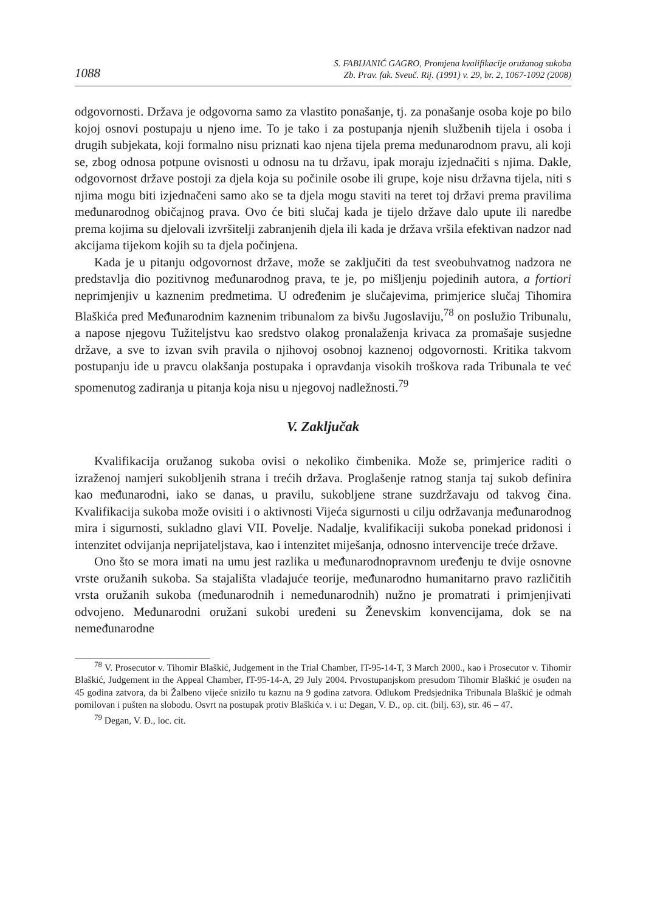1088 S. FABIJANIĆ GAGRO, Promjena kvalifikacije oružanog sukoba
Zb. Prav. fak. Sveuč. Rij. (1991) v. 29, br. 2, 1067-1092 (2008)
odgovornosti. Država je odgovorna samo za vlastito ponašanje, tj. za ponašanje osoba koje po bilo kojoj osnovi postupaju u njeno ime. To je tako i za postupanja njenih službenih tijela i osoba i drugih subjekata, koji formalno nisu priznati kao njena tijela prema međunarodnom pravu, ali koji se, zbog odnosa potpune ovisnosti u odnosu na tu državu, ipak moraju izjednačiti s njima. Dakle, odgovornost države postoji za djela koja su počinile osobe ili grupe, koje nisu državna tijela, niti s njima mogu biti izjednačeni samo ako se ta djela mogu staviti na teret toj državi prema pravilima međunarodnog običajnog prava. Ovo će biti slučaj kada je tijelo države dalo upute ili naredbe prema kojima su djelovali izvršitelji zabranjenih djela ili kada je država vršila efektivan nadzor nad akcijama tijekom kojih su ta djela počinjena.
Kada je u pitanju odgovornost države, može se zaključiti da test sveobuhvatnog nadzora ne predstavlja dio pozitivnog međunarodnog prava, te je, po mišljenju pojedinih autora, a fortiori neprimjenjiv u kaznenim predmetima. U određenim je slučajevima, primjerice slučaj Tihomira Blaškića pred Međunarodnim kaznenim tribunalom za bivšu Jugoslaviju,<sup>78</sup> on poslužio Tribunalu, a napose njegovu Tužiteljstvu kao sredstvo olakog pronalaženja krivaca za promašaje susjedne države, a sve to izvan svih pravila o njihovoj osobnoj kaznenoj odgovornosti. Kritika takvom postupanju ide u pravcu olakšanja postupaka i opravdanja visokih troškova rada Tribunala te već spomenutog zadiranja u pitanja koja nisu u njegovoj nadležnosti.<sup>79</sup>
V. Zaključak
Kvalifikacija oružanog sukoba ovisi o nekoliko čimbenika. Može se, primjerice raditi o izraženoj namjeri sukobljenih strana i trećih država. Proglašenje ratnog stanja taj sukob definira kao međunarodni, iako se danas, u pravilu, sukobljene strane suzdržavaju od takvog čina. Kvalifikacija sukoba može ovisiti i o aktivnosti Vijeća sigurnosti u cilju održavanja međunarodnog mira i sigurnosti, sukladno glavi VII. Povelje. Nadalje, kvalifikaciji sukoba ponekad pridonosi i intenzitet odvijanja neprijateljstava, kao i intenzitet miješanja, odnosno intervencije treće države.
Ono što se mora imati na umu jest razlika u međunarodnopravnom uređenju te dvije osnovne vrste oružanih sukoba. Sa stajališta vladajuće teorije, međunarodno humanitarno pravo različitih vrsta oružanih sukoba (međunarodnih i nemeđunarodnih) nužno je promatrati i primjenjivati odvojeno. Međunarodni oružani sukobi uređeni su Ženevskim konvencijama, dok se na nemeđunarodne
<sup>78</sup> V. Prosecutor v. Tihomir Blaškić, Judgement in the Trial Chamber, IT-95-14-T, 3 March 2000., kao i Prosecutor v. Tihomir Blaškić, Judgement in the Appeal Chamber, IT-95-14-A, 29 July 2004. Prvostupanjskom presudom Tihomir Blaškić je osuđen na 45 godina zatvora, da bi Žalbeno vijeće snizilo tu kaznu na 9 godina zatvora. Odlukom Predsjednika Tribunala Blaškić je odmah pomilovan i pušten na slobodu. Osvrt na postupak protiv Blaškića v. i u: Degan, V. Đ., op. cit. (bilj. 63), str. 46 – 47.
<sup>79</sup> Degan, V. Đ., loc. cit.